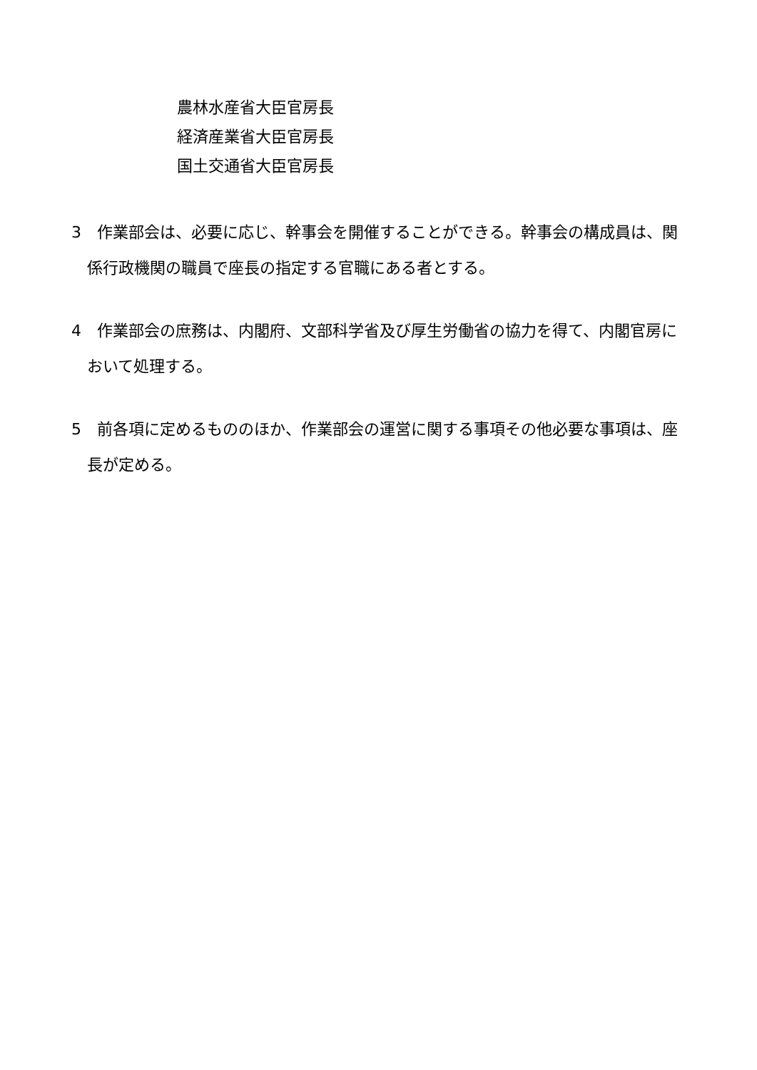農林水産省大臣官房長
経済産業省大臣官房長
国土交通省大臣官房長
3　作業部会は、必要に応じ、幹事会を開催することができる。幹事会の構成員は、関係行政機関の職員で座長の指定する官職にある者とする。
4　作業部会の庶務は、内閣府、文部科学省及び厚生労働省の協力を得て、内閣官房において処理する。
5　前各項に定めるもののほか、作業部会の運営に関する事項その他必要な事項は、座長が定める。